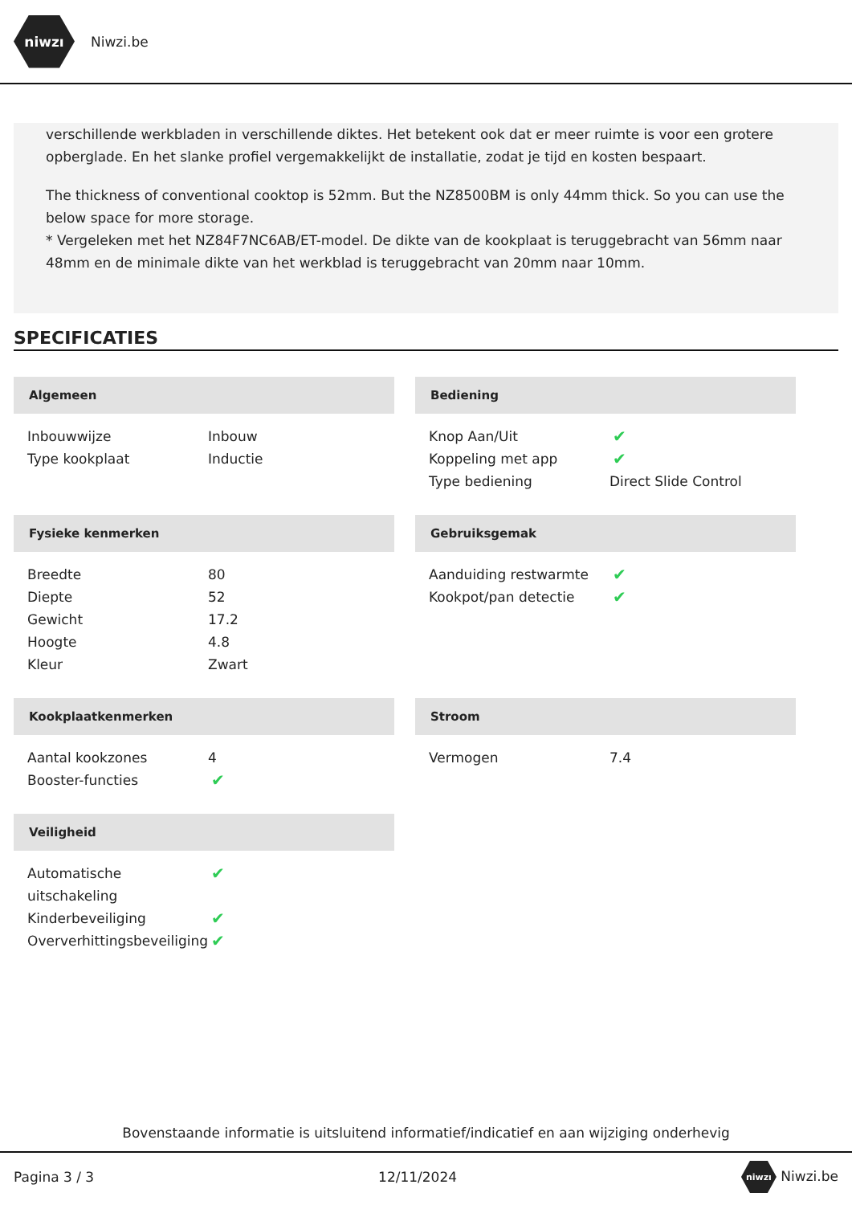niwzı
Niwzi.be
verschillende werkbladen in verschillende diktes. Het betekent ook dat er meer ruimte is voor een grotere opberglade. En het slanke profiel vergemakkelijkt de installatie, zodat je tijd en kosten bespaart.
The thickness of conventional cooktop is 52mm. But the NZ8500BM is only 44mm thick. So you can use the below space for more storage.
* Vergeleken met het NZ84F7NC6AB/ET-model. De dikte van de kookplaat is teruggebracht van 56mm naar 48mm en de minimale dikte van het werkblad is teruggebracht van 20mm naar 10mm.
SPECIFICATIES
Algemeen
| Inbouwwijze | Inbouw |
| Type kookplaat | Inductie |
Bediening
| Knop Aan/Uit | ✔ |
| Koppeling met app | ✔ |
| Type bediening | Direct Slide Control |
Fysieke kenmerken
| Breedte | 80 |
| Diepte | 52 |
| Gewicht | 17.2 |
| Hoogte | 4.8 |
| Kleur | Zwart |
Gebruiksgemak
| Aanduiding restwarmte | ✔ |
| Kookpot/pan detectie | ✔ |
Kookplaatkenmerken
| Aantal kookzones | 4 |
| Booster-functies | ✔ |
Stroom
| Vermogen | 7.4 |
Veiligheid
| Automatische uitschakeling | ✔ |
| Kinderbeveiliging | ✔ |
| Oververhittingsbeveiliging | ✔ |
Bovenstaande informatie is uitsluitend informatief/indicatief en aan wijziging onderhevig
Pagina 3 / 3 12/11/2024 niwzı Niwzi.be